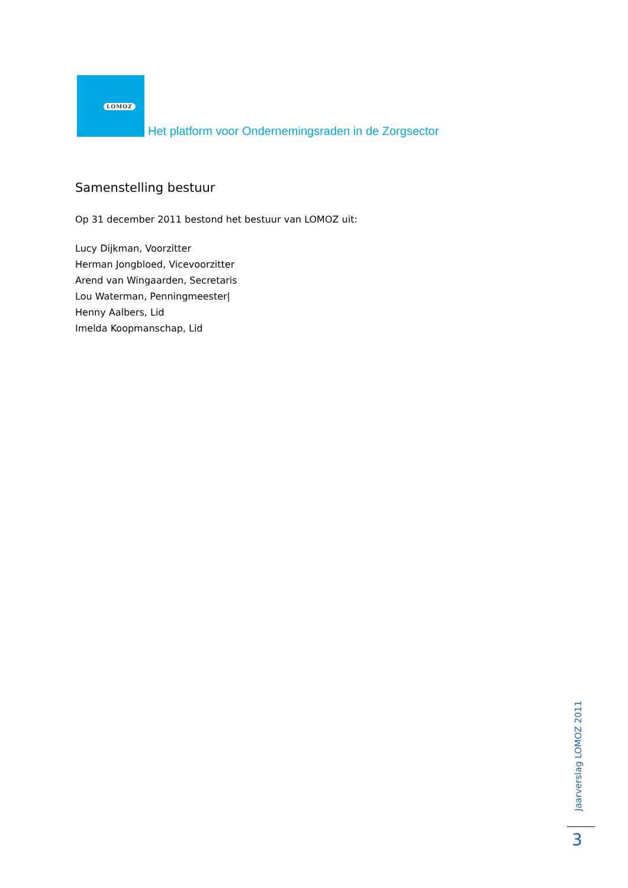LOMOZ
Het platform voor Ondernemingsraden in de Zorgsector
Samenstelling bestuur
Op 31 december 2011 bestond het bestuur van LOMOZ uit:
Lucy Dijkman, Voorzitter
Herman Jongbloed, Vicevoorzitter
Arend van Wingaarden, Secretaris
Lou Waterman, Penningmeester|
Henny Aalbers, Lid
Imelda Koopmanschap, Lid
Jaarverslag LOMOZ 2011
3